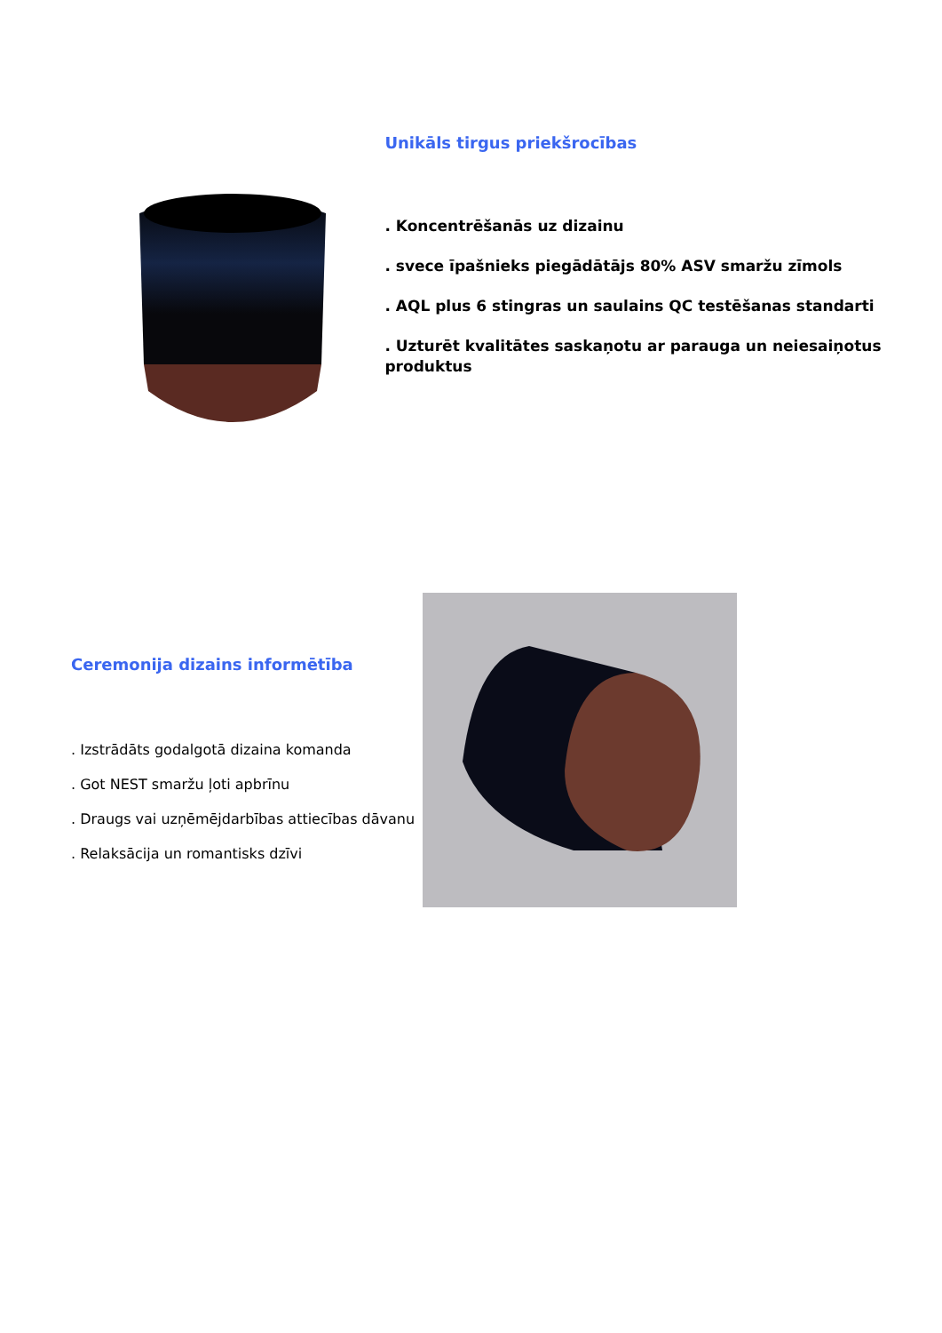Unikāls tirgus priekšrocības
. Koncentrēšanās uz dizainu
. svece īpašnieks piegādātājs 80% ASV smaržu zīmols
. AQL plus 6 stingras un saulains QC testēšanas standarti
. Uzturēt kvalitātes saskaņotu ar parauga un neiesaiņotus produktus
Ceremonija dizains informētība
. Izstrādāts godalgotā dizaina komanda
. Got NEST smaržu ļoti apbrīnu
. Draugs vai uzņēmējdarbības attiecības dāvanu
. Relaksācija un romantisks dzīvi